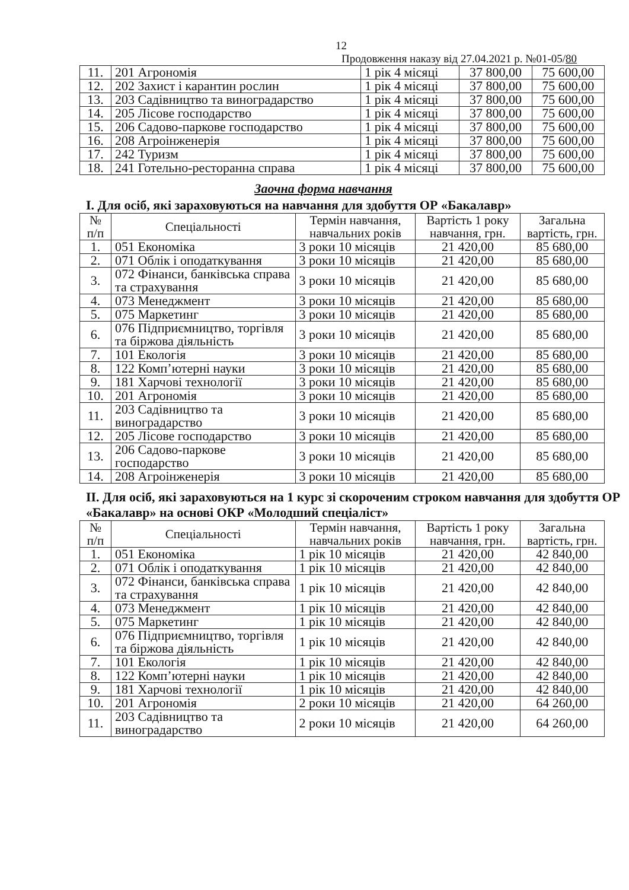12
Продовження наказу від 27.04.2021 р. №01-05/80
| 11. | 201 Агрономія | 1 рік 4 місяці | 37 800,00 | 75 600,00 |
| 12. | 202 Захист і карантин рослин | 1 рік 4 місяці | 37 800,00 | 75 600,00 |
| 13. | 203 Садівництво та виноградарство | 1 рік 4 місяці | 37 800,00 | 75 600,00 |
| 14. | 205 Лісове господарство | 1 рік 4 місяці | 37 800,00 | 75 600,00 |
| 15. | 206 Садово-паркове господарство | 1 рік 4 місяці | 37 800,00 | 75 600,00 |
| 16. | 208 Агроінженерія | 1 рік 4 місяці | 37 800,00 | 75 600,00 |
| 17. | 242 Туризм | 1 рік 4 місяці | 37 800,00 | 75 600,00 |
| 18. | 241 Готельно-ресторанна справа | 1 рік 4 місяці | 37 800,00 | 75 600,00 |
Заочна форма навчання
І. Для осіб, які зараховуються на навчання для здобуття ОР «Бакалавр»
| № п/п | Спеціальності | Термін навчання, навчальних років | Вартість 1 року навчання, грн. | Загальна вартість, грн. |
| --- | --- | --- | --- | --- |
| 1. | 051 Економіка | 3 роки 10 місяців | 21 420,00 | 85 680,00 |
| 2. | 071 Облік і оподаткування | 3 роки 10 місяців | 21 420,00 | 85 680,00 |
| 3. | 072 Фінанси, банківська справа та страхування | 3 роки 10 місяців | 21 420,00 | 85 680,00 |
| 4. | 073 Менеджмент | 3 роки 10 місяців | 21 420,00 | 85 680,00 |
| 5. | 075 Маркетинг | 3 роки 10 місяців | 21 420,00 | 85 680,00 |
| 6. | 076 Підприємництво, торгівля та біржова діяльність | 3 роки 10 місяців | 21 420,00 | 85 680,00 |
| 7. | 101 Екологія | 3 роки 10 місяців | 21 420,00 | 85 680,00 |
| 8. | 122 Комп’ютерні науки | 3 роки 10 місяців | 21 420,00 | 85 680,00 |
| 9. | 181 Харчові технології | 3 роки 10 місяців | 21 420,00 | 85 680,00 |
| 10. | 201 Агрономія | 3 роки 10 місяців | 21 420,00 | 85 680,00 |
| 11. | 203 Садівництво та виноградарство | 3 роки 10 місяців | 21 420,00 | 85 680,00 |
| 12. | 205 Лісове господарство | 3 роки 10 місяців | 21 420,00 | 85 680,00 |
| 13. | 206 Садово-паркове господарство | 3 роки 10 місяців | 21 420,00 | 85 680,00 |
| 14. | 208 Агроінженерія | 3 роки 10 місяців | 21 420,00 | 85 680,00 |
ІІ. Для осіб, які зараховуються на 1 курс зі скороченим строком навчання для здобуття ОР «Бакалавр» на основі ОКР «Молодший спеціаліст»
| № п/п | Спеціальності | Термін навчання, навчальних років | Вартість 1 року навчання, грн. | Загальна вартість, грн. |
| --- | --- | --- | --- | --- |
| 1. | 051 Економіка | 1 рік 10 місяців | 21 420,00 | 42 840,00 |
| 2. | 071 Облік і оподаткування | 1 рік 10 місяців | 21 420,00 | 42 840,00 |
| 3. | 072 Фінанси, банківська справа та страхування | 1 рік 10 місяців | 21 420,00 | 42 840,00 |
| 4. | 073 Менеджмент | 1 рік 10 місяців | 21 420,00 | 42 840,00 |
| 5. | 075 Маркетинг | 1 рік 10 місяців | 21 420,00 | 42 840,00 |
| 6. | 076 Підприємництво, торгівля та біржова діяльність | 1 рік 10 місяців | 21 420,00 | 42 840,00 |
| 7. | 101 Екологія | 1 рік 10 місяців | 21 420,00 | 42 840,00 |
| 8. | 122 Комп’ютерні науки | 1 рік 10 місяців | 21 420,00 | 42 840,00 |
| 9. | 181 Харчові технології | 1 рік 10 місяців | 21 420,00 | 42 840,00 |
| 10. | 201 Агрономія | 2 роки 10 місяців | 21 420,00 | 64 260,00 |
| 11. | 203 Садівництво та виноградарство | 2 роки 10 місяців | 21 420,00 | 64 260,00 |